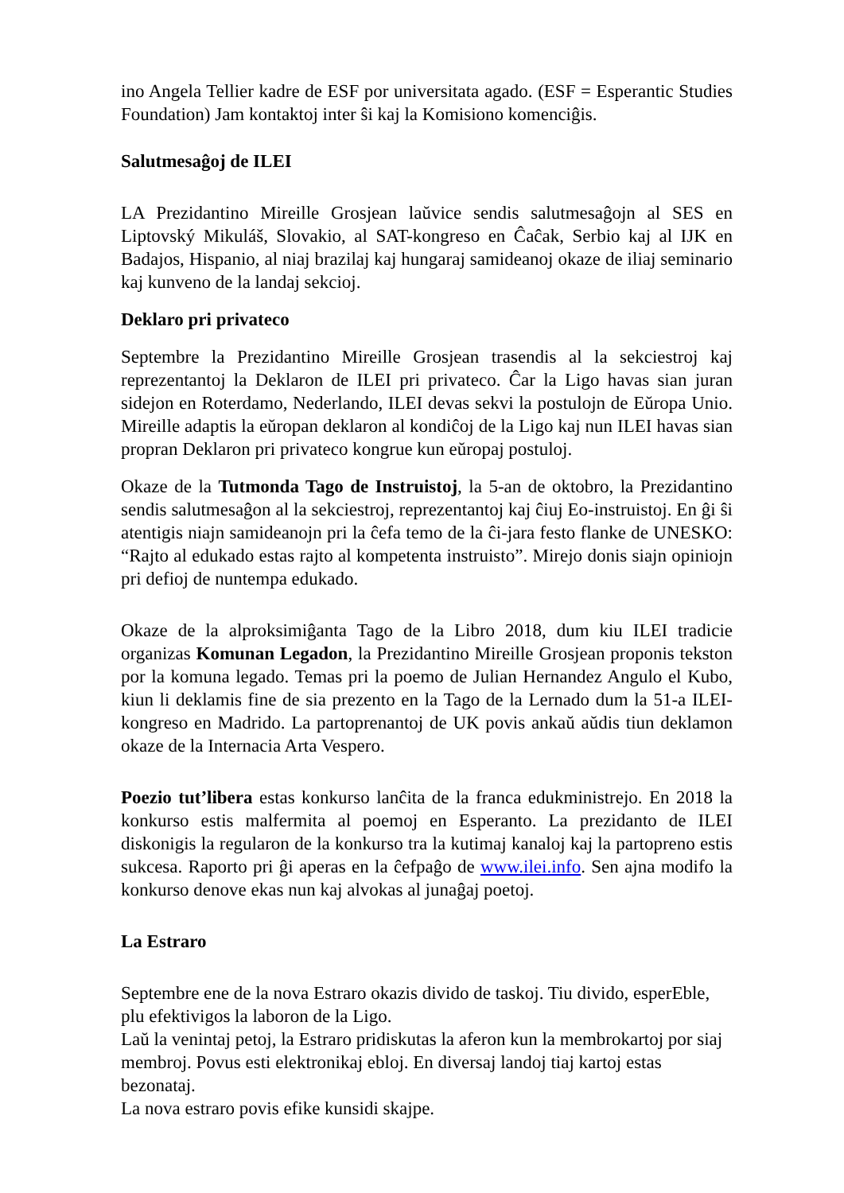ino Angela Tellier kadre de ESF por universitata agado. (ESF = Esperantic Studies Foundation) Jam kontaktoj inter ŝi kaj la Komisiono komenciĝis.
Salutmesaĝoj de ILEI
LA Prezidantino Mireille Grosjean laŭvice sendis salutmesaĝojn al SES en Liptovský Mikuláš, Slovakio, al SAT-kongreso en Ĉaĉak, Serbio kaj al IJK en Badajos, Hispanio, al niaj brazilaj kaj hungaraj samideanoj okaze de iliaj seminario kaj kunveno de la landaj sekcioj.
Deklaro pri privateco
Septembre la Prezidantino Mireille Grosjean trasendis al la sekciestroj kaj reprezentantoj la Deklaron de ILEI pri privateco. Ĉar la Ligo havas sian juran sidejon en Roterdamo, Nederlando, ILEI devas sekvi la postulojn de Eŭropa Unio. Mireille adaptis la eŭropan deklaron al kondiĉoj de la Ligo kaj nun ILEI havas sian propran Deklaron pri privateco kongrue kun eŭropaj postuloj.
Okaze de la Tutmonda Tago de Instruistoj, la 5-an de oktobro, la Prezidantino sendis salutmesaĝon al la sekciestroj, reprezentantoj kaj ĉiuj Eo-instruistoj. En ĝi ŝi atentigis niajn samideanojn pri la ĉefa temo de la ĉi-jara festo flanke de UNESKO: “Rajto al edukado estas rajto al kompetenta instruisto”. Mirejo donis siajn opiniojn pri defioj de nuntempa edukado.
Okaze de la alproksimiĝanta Tago de la Libro 2018, dum kiu ILEI tradicie organizas Komunan Legadon, la Prezidantino Mireille Grosjean proponis tekston por la komuna legado. Temas pri la poemo de Julian Hernandez Angulo el Kubo, kiun li deklamis fine de sia prezento en la Tago de la Lernado dum la 51-a ILEI-kongreso en Madrido. La partoprenantoj de UK povis ankaŭ aŭdis tiun deklamon okaze de la Internacia Arta Vespero.
Poezio tut’libera estas konkurso lanĉita de la franca edukministrejo. En 2018 la konkurso estis malfermita al poemoj en Esperanto. La prezidanto de ILEI diskonigis la regularon de la konkurso tra la kutimaj kanaloj kaj la partopreno estis sukcesa. Raporto pri ĝi aperas en la ĉefpaĝo de www.ilei.info. Sen ajna modifo la konkurso denove ekas nun kaj alvokas al junaĝaj poetoj.
La Estraro
Septembre ene de la nova Estraro okazis divido de taskoj. Tiu divido, esperEble, plu efektivigos la laboron de la Ligo.
Laŭ la venintaj petoj, la Estraro pridiskutas la aferon kun la membrokartoj por siaj membroj. Povus esti elektronikaj ebloj. En diversaj landoj tiaj kartoj estas bezonataj.
La nova estraro povis efike kunsidi skajpe.